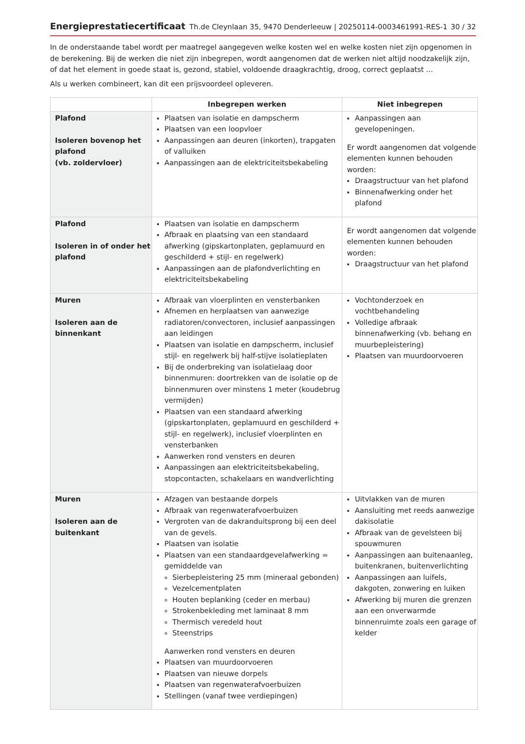Energieprestatiecertificaat Th.de Cleynlaan 35, 9470 Denderleeuw | 20250114-0003461991-RES-1 30 / 32
In de onderstaande tabel wordt per maatregel aangegeven welke kosten wel en welke kosten niet zijn opgenomen in de berekening. Bij de werken die niet zijn inbegrepen, wordt aangenomen dat de werken niet altijd noodzakelijk zijn, of dat het element in goede staat is, gezond, stabiel, voldoende draagkrachtig, droog, correct geplaatst ...
Als u werken combineert, kan dit een prijsvoordeel opleveren.
| | Inbegrepen werken | Niet inbegrepen |
| --- | --- | --- |
| Plafond Isoleren bovenop het plafond (vb. zoldervloer) | Plaatsen van isolatie en dampscherm Plaatsen van een loopvloer Aanpassingen aan deuren (inkorten), trapgaten of valluiken Aanpassingen aan de elektriciteitsbekabeling | Aanpassingen aan gevelopeningen. Er wordt aangenomen dat volgende elementen kunnen behouden worden: Draagstructuur van het plafond Binnenafwerking onder het plafond |
| Plafond Isoleren in of onder het plafond | Plaatsen van isolatie en dampscherm Afbraak en plaatsing van een standaard afwerking (gipskartonplaten, geplamuurd en geschilderd + stijl- en regelwerk) Aanpassingen aan de plafondverlichting en elektriciteitsbekabeling | Er wordt aangenomen dat volgende elementen kunnen behouden worden: Draagstructuur van het plafond |
| Muren Isoleren aan de binnenkant | Afbraak van vloerplinten en vensterbanken Afnemen en herplaatsen van aanwezige radiatoren/convectoren, inclusief aanpassingen aan leidingen Plaatsen van isolatie en dampscherm, inclusief stijl- en regelwerk bij half-stijve isolatieplaten Bij de onderbreking van isolatielaag door binnenmuren: doortrekken van de isolatie op de binnenmuren over minstens 1 meter (koudebrug vermijden) Plaatsen van een standaard afwerking (gipskartonplaten, geplamuurd en geschilderd + stijl- en regelwerk), inclusief vloerplinten en vensterbanken Aanwerken rond vensters en deuren Aanpassingen aan elektriciteitsbekabeling, stopcontacten, schakelaars en wandverlichting | Vochtonderzoek en vochtbehandeling Volledige afbraak binnenafwerking (vb. behang en muurbepleistering) Plaatsen van muurdoorvoeren |
| Muren Isoleren aan de buitenkant | Afzagen van bestaande dorpels Afbraak van regenwaterafvoerbuizen Vergroten van de dakranduitsprong bij een deel van de gevels. Plaatsen van isolatie Plaatsen van een standaardgevelafwerking = gemiddelde van Sierbepleistering 25 mm (mineraal gebonden) Vezelcementplaten Houten beplanking (ceder en merbau) Strokenbekleding met laminaat 8 mm Thermisch veredeld hout Steenstrips Aanwerken rond vensters en deuren Plaatsen van muurdoorvoeren Plaatsen van nieuwe dorpels Plaatsen van regenwaterafvoerbuizen Stellingen (vanaf twee verdiepingen) | Uitvlakken van de muren Aansluiting met reeds aanwezige dakisolatie Afbraak van de gevelsteen bij spouwmuren Aanpassingen aan buitenaanleg, buitenkranen, buitenverlichting Aanpassingen aan luifels, dakgoten, zonwering en luiken Afwerking bij muren die grenzen aan een onverwarmde binnenruimte zoals een garage of kelder |